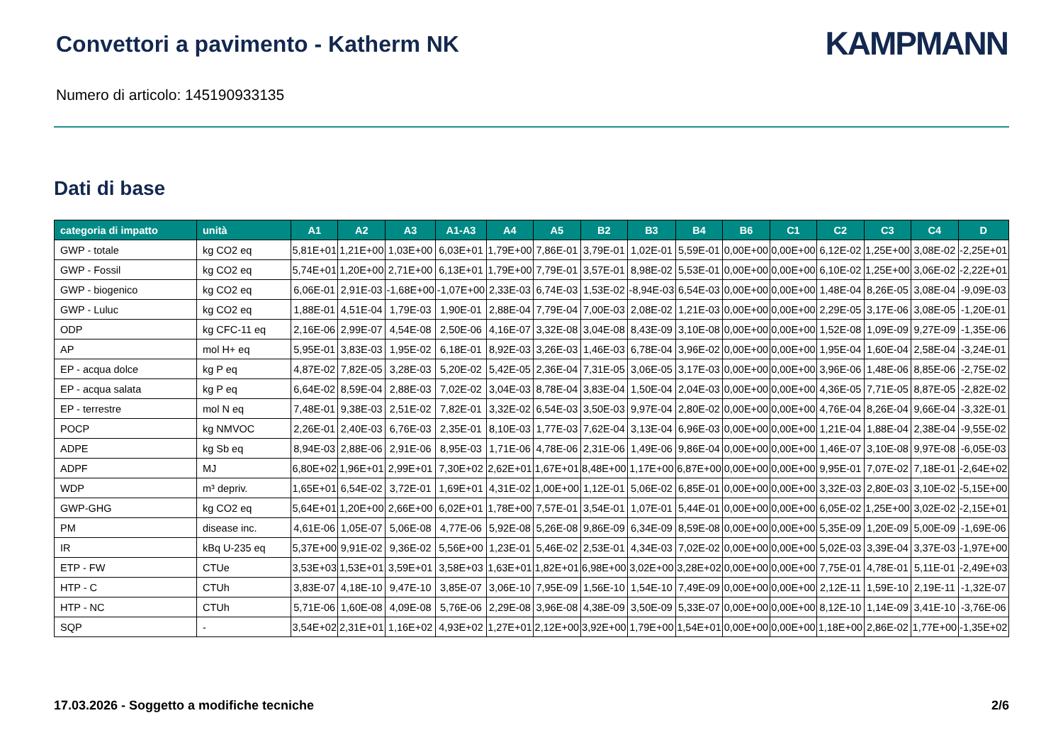Convettori a pavimento - Katherm NK
Numero di articolo: 145190933135
KAMPMANN
Dati di base
| categoria di impatto | unità | A1 | A2 | A3 | A1-A3 | A4 | A5 | B2 | B3 | B4 | B6 | C1 | C2 | C3 | C4 | D |
| --- | --- | --- | --- | --- | --- | --- | --- | --- | --- | --- | --- | --- | --- | --- | --- | --- |
| GWP - totale | kg CO2 eq | 5,81E+01 | 1,21E+00 | 1,03E+00 | 6,03E+01 | 1,79E+00 | 7,86E-01 | 3,79E-01 | 1,02E-01 | 5,59E-01 | 0,00E+00 | 0,00E+00 | 6,12E-02 | 1,25E+00 | 3,08E-02 | -2,25E+01 |
| GWP - Fossil | kg CO2 eq | 5,74E+01 | 1,20E+00 | 2,71E+00 | 6,13E+01 | 1,79E+00 | 7,79E-01 | 3,57E-01 | 8,98E-02 | 5,53E-01 | 0,00E+00 | 0,00E+00 | 6,10E-02 | 1,25E+00 | 3,06E-02 | -2,22E+01 |
| GWP - biogenico | kg CO2 eq | 6,06E-01 | 2,91E-03 | -1,68E+00 | -1,07E+00 | 2,33E-03 | 6,74E-03 | 1,53E-02 | -8,94E-03 | 6,54E-03 | 0,00E+00 | 0,00E+00 | 1,48E-04 | 8,26E-05 | 3,08E-04 | -9,09E-03 |
| GWP - Luluc | kg CO2 eq | 1,88E-01 | 4,51E-04 | 1,79E-03 | 1,90E-01 | 2,88E-04 | 7,79E-04 | 7,00E-03 | 2,08E-02 | 1,21E-03 | 0,00E+00 | 0,00E+00 | 2,29E-05 | 3,17E-06 | 3,08E-05 | -1,20E-01 |
| ODP | kg CFC-11 eq | 2,16E-06 | 2,99E-07 | 4,54E-08 | 2,50E-06 | 4,16E-07 | 3,32E-08 | 3,04E-08 | 8,43E-09 | 3,10E-08 | 0,00E+00 | 0,00E+00 | 1,52E-08 | 1,09E-09 | 9,27E-09 | -1,35E-06 |
| AP | mol H+ eq | 5,95E-01 | 3,83E-03 | 1,95E-02 | 6,18E-01 | 8,92E-03 | 3,26E-03 | 1,46E-03 | 6,78E-04 | 3,96E-02 | 0,00E+00 | 0,00E+00 | 1,95E-04 | 1,60E-04 | 2,58E-04 | -3,24E-01 |
| EP - acqua dolce | kg P eq | 4,87E-02 | 7,82E-05 | 3,28E-03 | 5,20E-02 | 5,42E-05 | 2,36E-04 | 7,31E-05 | 3,06E-05 | 3,17E-03 | 0,00E+00 | 0,00E+00 | 3,96E-06 | 1,48E-06 | 8,85E-06 | -2,75E-02 |
| EP - acqua salata | kg P eq | 6,64E-02 | 8,59E-04 | 2,88E-03 | 7,02E-02 | 3,04E-03 | 8,78E-04 | 3,83E-04 | 1,50E-04 | 2,04E-03 | 0,00E+00 | 0,00E+00 | 4,36E-05 | 7,71E-05 | 8,87E-05 | -2,82E-02 |
| EP - terrestre | mol N eq | 7,48E-01 | 9,38E-03 | 2,51E-02 | 7,82E-01 | 3,32E-02 | 6,54E-03 | 3,50E-03 | 9,97E-04 | 2,80E-02 | 0,00E+00 | 0,00E+00 | 4,76E-04 | 8,26E-04 | 9,66E-04 | -3,32E-01 |
| POCP | kg NMVOC | 2,26E-01 | 2,40E-03 | 6,76E-03 | 2,35E-01 | 8,10E-03 | 1,77E-03 | 7,62E-04 | 3,13E-04 | 6,96E-03 | 0,00E+00 | 0,00E+00 | 1,21E-04 | 1,88E-04 | 2,38E-04 | -9,55E-02 |
| ADPE | kg Sb eq | 8,94E-03 | 2,88E-06 | 2,91E-06 | 8,95E-03 | 1,71E-06 | 4,78E-06 | 2,31E-06 | 1,49E-06 | 9,86E-04 | 0,00E+00 | 0,00E+00 | 1,46E-07 | 3,10E-08 | 9,97E-08 | -6,05E-03 |
| ADPF | MJ | 6,80E+02 | 1,96E+01 | 2,99E+01 | 7,30E+02 | 2,62E+01 | 1,67E+01 | 8,48E+00 | 1,17E+00 | 6,87E+00 | 0,00E+00 | 0,00E+00 | 9,95E-01 | 7,07E-02 | 7,18E-01 | -2,64E+02 |
| WDP | m³ depriv. | 1,65E+01 | 6,54E-02 | 3,72E-01 | 1,69E+01 | 4,31E-02 | 1,00E+00 | 1,12E-01 | 5,06E-02 | 6,85E-01 | 0,00E+00 | 0,00E+00 | 3,32E-03 | 2,80E-03 | 3,10E-02 | -5,15E+00 |
| GWP-GHG | kg CO2 eq | 5,64E+01 | 1,20E+00 | 2,66E+00 | 6,02E+01 | 1,78E+00 | 7,57E-01 | 3,54E-01 | 1,07E-01 | 5,44E-01 | 0,00E+00 | 0,00E+00 | 6,05E-02 | 1,25E+00 | 3,02E-02 | -2,15E+01 |
| PM | disease inc. | 4,61E-06 | 1,05E-07 | 5,06E-08 | 4,77E-06 | 5,92E-08 | 5,26E-08 | 9,86E-09 | 6,34E-09 | 8,59E-08 | 0,00E+00 | 0,00E+00 | 5,35E-09 | 1,20E-09 | 5,00E-09 | -1,69E-06 |
| IR | kBq U-235 eq | 5,37E+00 | 9,91E-02 | 9,36E-02 | 5,56E+00 | 1,23E-01 | 5,46E-02 | 2,53E-01 | 4,34E-03 | 7,02E-02 | 0,00E+00 | 0,00E+00 | 5,02E-03 | 3,39E-04 | 3,37E-03 | -1,97E+00 |
| ETP - FW | CTUe | 3,53E+03 | 1,53E+01 | 3,59E+01 | 3,58E+03 | 1,63E+01 | 1,82E+01 | 6,98E+00 | 3,02E+00 | 3,28E+02 | 0,00E+00 | 0,00E+00 | 7,75E-01 | 4,78E-01 | 5,11E-01 | -2,49E+03 |
| HTP - C | CTUh | 3,83E-07 | 4,18E-10 | 9,47E-10 | 3,85E-07 | 3,06E-10 | 7,95E-09 | 1,56E-10 | 1,54E-10 | 7,49E-09 | 0,00E+00 | 0,00E+00 | 2,12E-11 | 1,59E-10 | 2,19E-11 | -1,32E-07 |
| HTP - NC | CTUh | 5,71E-06 | 1,60E-08 | 4,09E-08 | 5,76E-06 | 2,29E-08 | 3,96E-08 | 4,38E-09 | 3,50E-09 | 5,33E-07 | 0,00E+00 | 0,00E+00 | 8,12E-10 | 1,14E-09 | 3,41E-10 | -3,76E-06 |
| SQP | - | 3,54E+02 | 2,31E+01 | 1,16E+02 | 4,93E+02 | 1,27E+01 | 2,12E+00 | 3,92E+00 | 1,79E+00 | 1,54E+01 | 0,00E+00 | 0,00E+00 | 1,18E+00 | 2,86E-02 | 1,77E+00 | -1,35E+02 |
17.03.2026 - Soggetto a modifiche tecniche 2/6